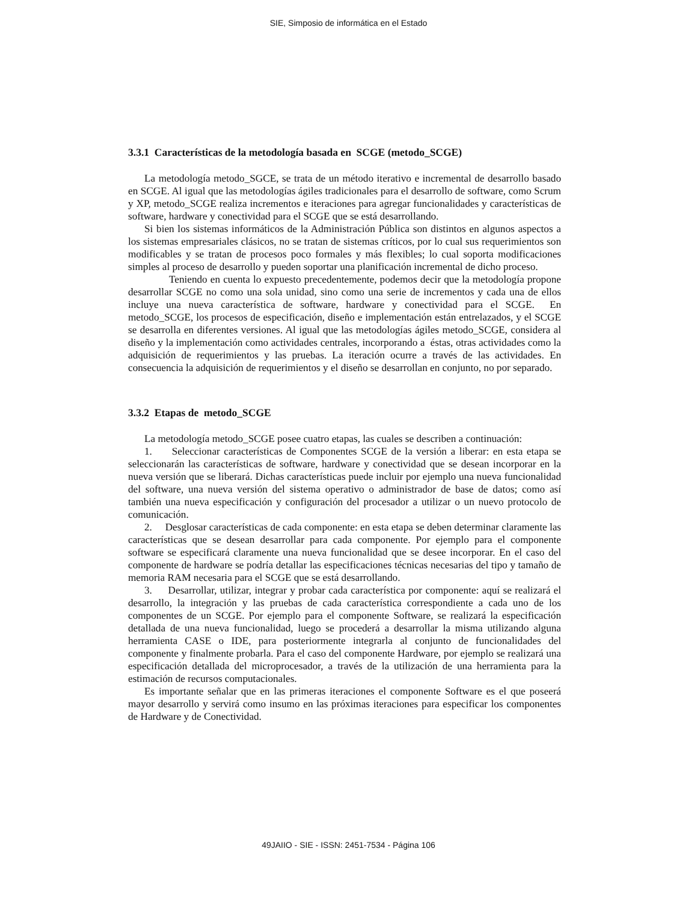SIE, Simposio de informática en el Estado
3.3.1 Características de la metodología basada en SCGE (metodo_SCGE)
La metodología metodo_SGCE, se trata de un método iterativo e incremental de desarrollo basado en SCGE. Al igual que las metodologías ágiles tradicionales para el desarrollo de software, como Scrum y XP, metodo_SCGE realiza incrementos e iteraciones para agregar funcionalidades y características de software, hardware y conectividad para el SCGE que se está desarrollando.
Si bien los sistemas informáticos de la Administración Pública son distintos en algunos aspectos a los sistemas empresariales clásicos, no se tratan de sistemas críticos, por lo cual sus requerimientos son modificables y se tratan de procesos poco formales y más flexibles; lo cual soporta modificaciones simples al proceso de desarrollo y pueden soportar una planificación incremental de dicho proceso.
Teniendo en cuenta lo expuesto precedentemente, podemos decir que la metodología propone desarrollar SCGE no como una sola unidad, sino como una serie de incrementos y cada una de ellos incluye una nueva característica de software, hardware y conectividad para el SCGE. En metodo_SCGE, los procesos de especificación, diseño e implementación están entrelazados, y el SCGE se desarrolla en diferentes versiones. Al igual que las metodologías ágiles metodo_SCGE, considera al diseño y la implementación como actividades centrales, incorporando a éstas, otras actividades como la adquisición de requerimientos y las pruebas. La iteración ocurre a través de las actividades. En consecuencia la adquisición de requerimientos y el diseño se desarrollan en conjunto, no por separado.
3.3.2 Etapas de metodo_SCGE
La metodología metodo_SCGE posee cuatro etapas, las cuales se describen a continuación:
1. Seleccionar características de Componentes SCGE de la versión a liberar: en esta etapa se seleccionarán las características de software, hardware y conectividad que se desean incorporar en la nueva versión que se liberará. Dichas características puede incluir por ejemplo una nueva funcionalidad del software, una nueva versión del sistema operativo o administrador de base de datos; como así también una nueva especificación y configuración del procesador a utilizar o un nuevo protocolo de comunicación.
2. Desglosar características de cada componente: en esta etapa se deben determinar claramente las características que se desean desarrollar para cada componente. Por ejemplo para el componente software se especificará claramente una nueva funcionalidad que se desee incorporar. En el caso del componente de hardware se podría detallar las especificaciones técnicas necesarias del tipo y tamaño de memoria RAM necesaria para el SCGE que se está desarrollando.
3. Desarrollar, utilizar, integrar y probar cada característica por componente: aquí se realizará el desarrollo, la integración y las pruebas de cada característica correspondiente a cada uno de los componentes de un SCGE. Por ejemplo para el componente Software, se realizará la especificación detallada de una nueva funcionalidad, luego se procederá a desarrollar la misma utilizando alguna herramienta CASE o IDE, para posteriormente integrarla al conjunto de funcionalidades del componente y finalmente probarla. Para el caso del componente Hardware, por ejemplo se realizará una especificación detallada del microprocesador, a través de la utilización de una herramienta para la estimación de recursos computacionales.
Es importante señalar que en las primeras iteraciones el componente Software es el que poseerá mayor desarrollo y servirá como insumo en las próximas iteraciones para especificar los componentes de Hardware y de Conectividad.
49JAIIO - SIE - ISSN: 2451-7534 - Página 106